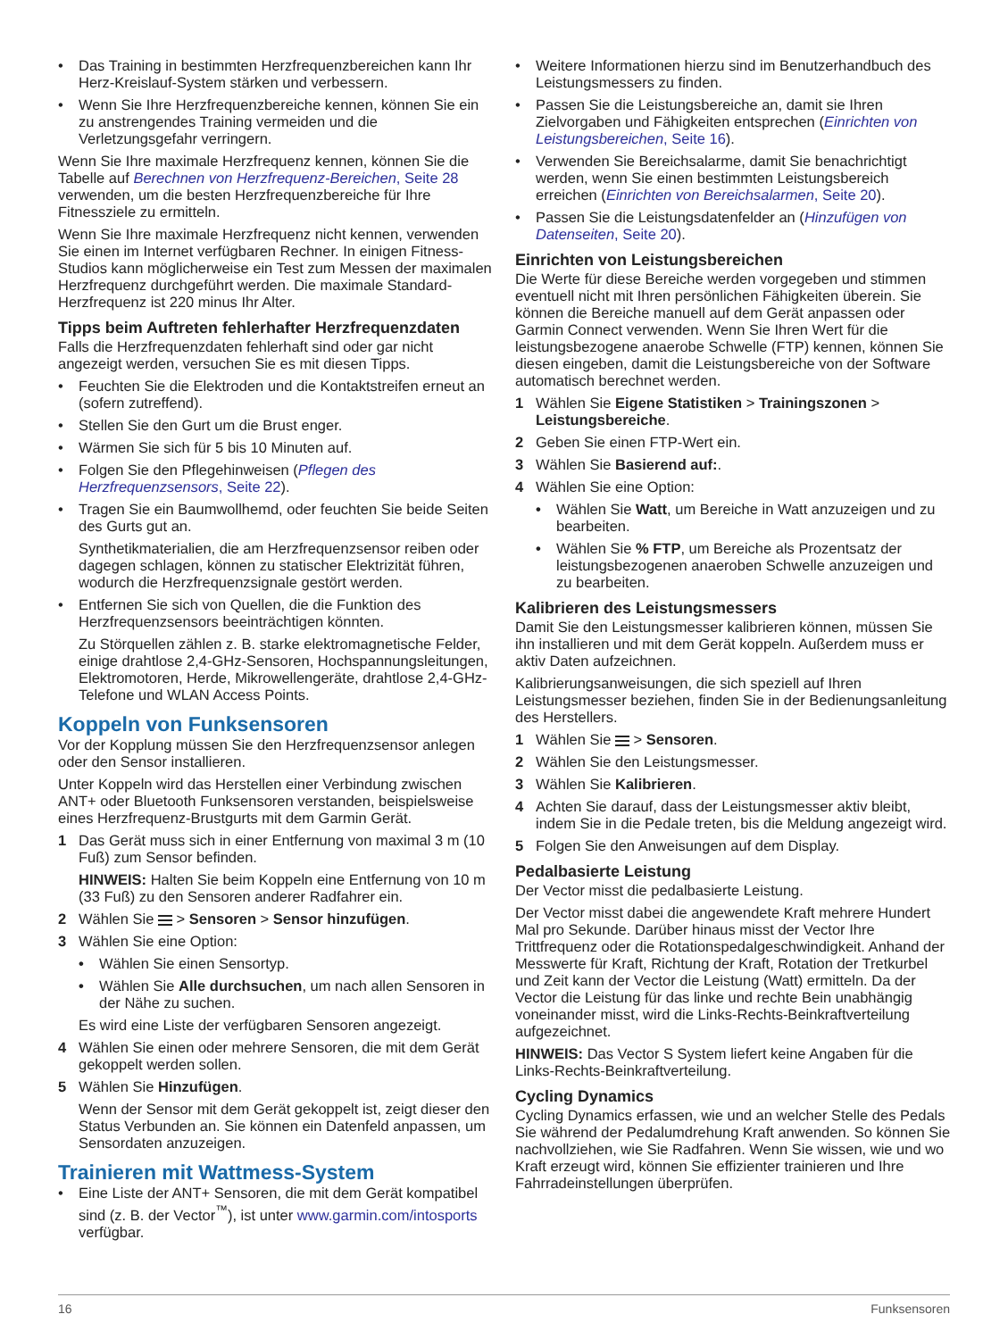• Das Training in bestimmten Herzfrequenzbereichen kann Ihr Herz-Kreislauf-System stärken und verbessern.
• Wenn Sie Ihre Herzfrequenzbereiche kennen, können Sie ein zu anstrengendes Training vermeiden und die Verletzungsgefahr verringern.
Wenn Sie Ihre maximale Herzfrequenz kennen, können Sie die Tabelle auf Berechnen von Herzfrequenz-Bereichen, Seite 28 verwenden, um die besten Herzfrequenzbereiche für Ihre Fitnessziele zu ermitteln.
Wenn Sie Ihre maximale Herzfrequenz nicht kennen, verwenden Sie einen im Internet verfügbaren Rechner. In einigen Fitness-Studios kann möglicherweise ein Test zum Messen der maximalen Herzfrequenz durchgeführt werden. Die maximale Standard-Herzfrequenz ist 220 minus Ihr Alter.
Tipps beim Auftreten fehlerhafter Herzfrequenzdaten
Falls die Herzfrequenzdaten fehlerhaft sind oder gar nicht angezeigt werden, versuchen Sie es mit diesen Tipps.
• Feuchten Sie die Elektroden und die Kontaktstreifen erneut an (sofern zutreffend).
• Stellen Sie den Gurt um die Brust enger.
• Wärmen Sie sich für 5 bis 10 Minuten auf.
• Folgen Sie den Pflegehinweisen (Pflegen des Herzfrequenzsensors, Seite 22).
• Tragen Sie ein Baumwollhemd, oder feuchten Sie beide Seiten des Gurts gut an.
Synthetikmaterialien, die am Herzfrequenzsensor reiben oder dagegen schlagen, können zu statischer Elektrizität führen, wodurch die Herzfrequenzsignale gestört werden.
• Entfernen Sie sich von Quellen, die die Funktion des Herzfrequenzsensors beeinträchtigen könnten.
Zu Störquellen zählen z. B. starke elektromagnetische Felder, einige drahtlose 2,4-GHz-Sensoren, Hochspannungsleitungen, Elektromotoren, Herde, Mikrowellengeräte, drahtlose 2,4-GHz-Telefone und WLAN Access Points.
Koppeln von Funksensoren
Vor der Kopplung müssen Sie den Herzfrequenzsensor anlegen oder den Sensor installieren.
Unter Koppeln wird das Herstellen einer Verbindung zwischen ANT+ oder Bluetooth Funksensoren verstanden, beispielsweise eines Herzfrequenz-Brustgurts mit dem Garmin Gerät.
1 Das Gerät muss sich in einer Entfernung von maximal 3 m (10 Fuß) zum Sensor befinden.
HINWEIS: Halten Sie beim Koppeln eine Entfernung von 10 m (33 Fuß) zu den Sensoren anderer Radfahrer ein.
2 Wählen Sie > Sensoren > Sensor hinzufügen.
3 Wählen Sie eine Option:
• Wählen Sie einen Sensortyp.
• Wählen Sie Alle durchsuchen, um nach allen Sensoren in der Nähe zu suchen.
Es wird eine Liste der verfügbaren Sensoren angezeigt.
4 Wählen Sie einen oder mehrere Sensoren, die mit dem Gerät gekoppelt werden sollen.
5 Wählen Sie Hinzufügen.
Wenn der Sensor mit dem Gerät gekoppelt ist, zeigt dieser den Status Verbunden an. Sie können ein Datenfeld anpassen, um Sensordaten anzuzeigen.
Trainieren mit Wattmess-System
• Eine Liste der ANT+ Sensoren, die mit dem Gerät kompatibel sind (z. B. der Vector<sup>™</sup>), ist unter www.garmin.com/intosports verfügbar.
• Weitere Informationen hierzu sind im Benutzerhandbuch des Leistungsmessers zu finden.
• Passen Sie die Leistungsbereiche an, damit sie Ihren Zielvorgaben und Fähigkeiten entsprechen (Einrichten von Leistungsbereichen, Seite 16).
• Verwenden Sie Bereichsalarme, damit Sie benachrichtigt werden, wenn Sie einen bestimmten Leistungsbereich erreichen (Einrichten von Bereichsalarmen, Seite 20).
• Passen Sie die Leistungsdatenfelder an (Hinzufügen von Datenseiten, Seite 20).
Einrichten von Leistungsbereichen
Die Werte für diese Bereiche werden vorgegeben und stimmen eventuell nicht mit Ihren persönlichen Fähigkeiten überein. Sie können die Bereiche manuell auf dem Gerät anpassen oder Garmin Connect verwenden. Wenn Sie Ihren Wert für die leistungsbezogene anaerobe Schwelle (FTP) kennen, können Sie diesen eingeben, damit die Leistungsbereiche von der Software automatisch berechnet werden.
1 Wählen Sie Eigene Statistiken > Trainingszonen > Leistungsbereiche.
2 Geben Sie einen FTP-Wert ein.
3 Wählen Sie Basierend auf:.
4 Wählen Sie eine Option:
• Wählen Sie Watt, um Bereiche in Watt anzuzeigen und zu bearbeiten.
• Wählen Sie % FTP, um Bereiche als Prozentsatz der leistungsbezogenen anaeroben Schwelle anzuzeigen und zu bearbeiten.
Kalibrieren des Leistungsmessers
Damit Sie den Leistungsmesser kalibrieren können, müssen Sie ihn installieren und mit dem Gerät koppeln. Außerdem muss er aktiv Daten aufzeichnen.
Kalibrierungsanweisungen, die sich speziell auf Ihren Leistungsmesser beziehen, finden Sie in der Bedienungsanleitung des Herstellers.
1 Wählen Sie > Sensoren.
2 Wählen Sie den Leistungsmesser.
3 Wählen Sie Kalibrieren.
4 Achten Sie darauf, dass der Leistungsmesser aktiv bleibt, indem Sie in die Pedale treten, bis die Meldung angezeigt wird.
5 Folgen Sie den Anweisungen auf dem Display.
Pedalbasierte Leistung
Der Vector misst die pedalbasierte Leistung.
Der Vector misst dabei die angewendete Kraft mehrere Hundert Mal pro Sekunde. Darüber hinaus misst der Vector Ihre Trittfrequenz oder die Rotationspedalgeschwindigkeit. Anhand der Messwerte für Kraft, Richtung der Kraft, Rotation der Tretkurbel und Zeit kann der Vector die Leistung (Watt) ermitteln. Da der Vector die Leistung für das linke und rechte Bein unabhängig voneinander misst, wird die Links-Rechts-Beinkraftverteilung aufgezeichnet.
HINWEIS: Das Vector S System liefert keine Angaben für die Links-Rechts-Beinkraftverteilung.
Cycling Dynamics
Cycling Dynamics erfassen, wie und an welcher Stelle des Pedals Sie während der Pedalumdrehung Kraft anwenden. So können Sie nachvollziehen, wie Sie Radfahren. Wenn Sie wissen, wie und wo Kraft erzeugt wird, können Sie effizienter trainieren und Ihre Fahrradeinstellungen überprüfen.
16 Funksensoren